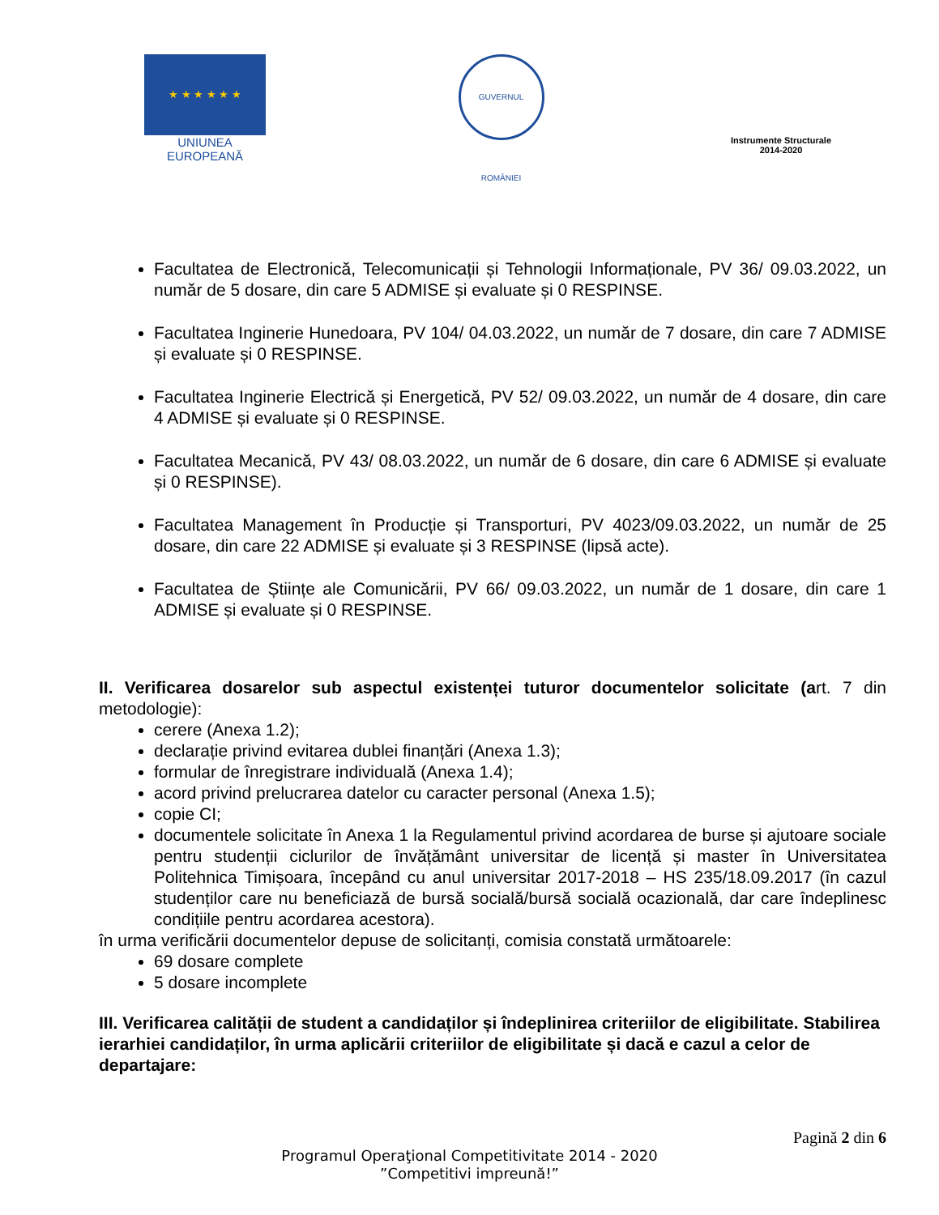★ ★ ★ ★ ★ ★
UNIUNEA EUROPEANĂ
GUVERNUL ROMÂNIEI
Instrumente Structurale
2014-2020
Facultatea de Electronică, Telecomunicații și Tehnologii Informaționale, PV 36/ 09.03.2022, un număr de 5 dosare, din care 5 ADMISE și evaluate și 0 RESPINSE.
Facultatea Inginerie Hunedoara, PV 104/ 04.03.2022, un număr de 7 dosare, din care 7 ADMISE și evaluate și 0 RESPINSE.
Facultatea Inginerie Electrică și Energetică, PV 52/ 09.03.2022, un număr de 4 dosare, din care 4 ADMISE și evaluate și 0 RESPINSE.
Facultatea Mecanică, PV 43/ 08.03.2022, un număr de 6 dosare, din care 6 ADMISE și evaluate și 0 RESPINSE).
Facultatea Management în Producție și Transporturi, PV 4023/09.03.2022, un număr de 25 dosare, din care 22 ADMISE și evaluate și 3 RESPINSE (lipsă acte).
Facultatea de Științe ale Comunicării, PV 66/ 09.03.2022, un număr de 1 dosare, din care 1 ADMISE și evaluate și 0 RESPINSE.
II. Verificarea dosarelor sub aspectul existenței tuturor documentelor solicitate (art. 7 din metodologie):
cerere (Anexa 1.2);
declarație privind evitarea dublei finanțări (Anexa 1.3);
formular de înregistrare individuală (Anexa 1.4);
acord privind prelucrarea datelor cu caracter personal (Anexa 1.5);
copie CI;
documentele solicitate în Anexa 1 la Regulamentul privind acordarea de burse și ajutoare sociale pentru studenții ciclurilor de învățământ universitar de licență și master în Universitatea Politehnica Timișoara, începând cu anul universitar 2017-2018 – HS 235/18.09.2017 (în cazul studenților care nu beneficiază de bursă socială/bursă socială ocazională, dar care îndeplinesc condițiile pentru acordarea acestora).
în urma verificării documentelor depuse de solicitanți, comisia constată următoarele:
69 dosare complete
5 dosare incomplete
III. Verificarea calității de student a candidaților și îndeplinirea criteriilor de eligibilitate. Stabilirea ierarhiei candidaților, în urma aplicării criteriilor de eligibilitate și dacă e cazul a celor de departajare:
Pagină 2 din 6
Programul Operaţional Competitivitate 2014 - 2020
”Competitivi impreună!”